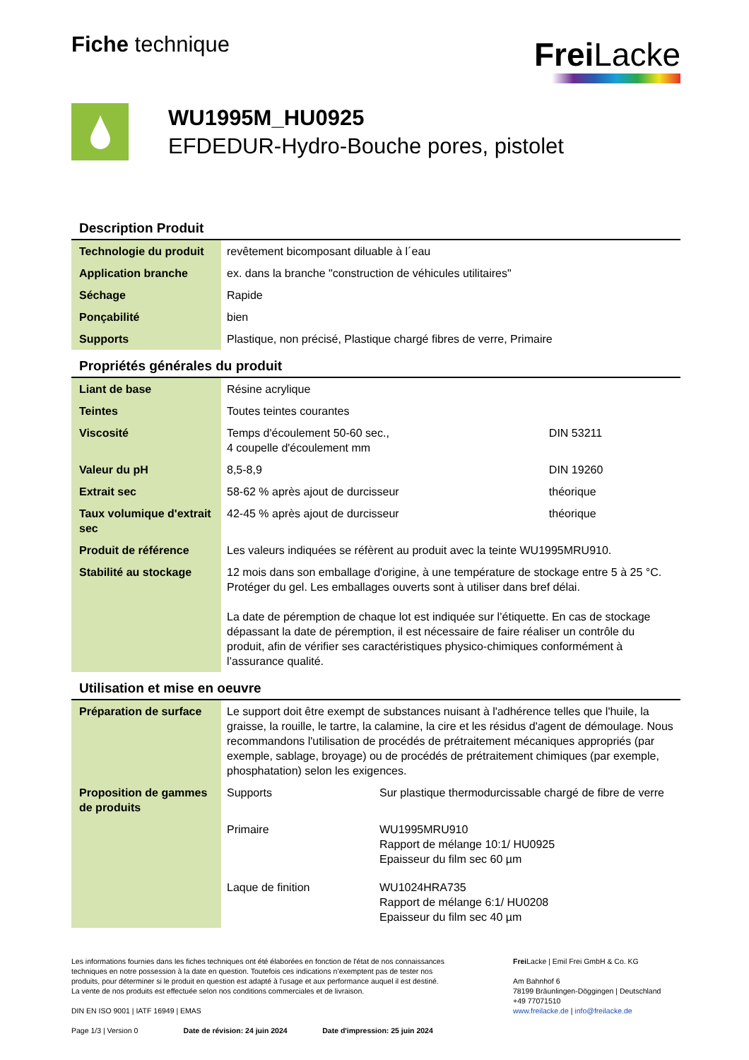Fiche technique
Frei Lacke
WU1995M_HU0925
EFDEDUR-Hydro-Bouche pores, pistolet
Description Produit
| Technologie du produit | revêtement bicomposant diluable à l´eau |
| Application branche | ex. dans la branche "construction de véhicules utilitaires" |
| Séchage | Rapide |
| Ponçabilité | bien |
| Supports | Plastique, non précisé, Plastique chargé fibres de verre, Primaire |
Propriétés générales du produit
| Liant de base | Résine acrylique | |
| Teintes | Toutes teintes courantes | |
| Viscosité | Temps d'écoulement 50-60 sec., 4 coupelle d'écoulement mm | DIN 53211 |
| Valeur du pH | 8,5-8,9 | DIN 19260 |
| Extrait sec | 58-62 % après ajout de durcisseur | théorique |
| Taux volumique d'extrait sec | 42-45 % après ajout de durcisseur | théorique |
| Produit de référence | Les valeurs indiquées se réfèrent au produit avec la teinte WU1995MRU910. | |
| Stabilité au stockage | 12 mois dans son emballage d'origine, à une température de stockage entre 5 à 25 °C. Protéger du gel. Les emballages ouverts sont à utiliser dans bref délai. La date de péremption de chaque lot est indiquée sur l’étiquette. En cas de stockage dépassant la date de péremption, il est nécessaire de faire réaliser un contrôle du produit, afin de vérifier ses caractéristiques physico-chimiques conformément à l’assurance qualité. | |
Utilisation et mise en oeuvre
| Préparation de surface | Le support doit être exempt de substances nuisant à l'adhérence telles que l'huile, la graisse, la rouille, le tartre, la calamine, la cire et les résidus d'agent de démoulage. Nous recommandons l'utilisation de procédés de prétraitement mécaniques appropriés (par exemple, sablage, broyage) ou de procédés de prétraitement chimiques (par exemple, phosphatation) selon les exigences. | |
| Proposition de gammes de produits | Supports | Sur plastique thermodurcissable chargé de fibre de verre |
| | Primaire | WU1995MRU910 Rapport de mélange 10:1/ HU0925 Epaisseur du film sec 60 µm |
| | Laque de finition | WU1024HRA735 Rapport de mélange 6:1/ HU0208 Epaisseur du film sec 40 µm |
Les informations fournies dans les fiches techniques ont été élaborées en fonction de l'état de nos connaissances techniques en notre possession à la date en question. Toutefois ces indications n’exemptent pas de tester nos produits, pour déterminer si le produit en question est adapté à l'usage et aux performance auquel il est destiné. La vente de nos produits est effectuée selon nos conditions commerciales et de livraison.
DIN EN ISO 9001 | IATF 16949 | EMAS
Page 1/3 | Version 0 Date de révision: 24 juin 2024 Date d'impression: 25 juin 2024
Frei Lacke | Emil Frei GmbH & Co. KG
Am Bahnhof 6
78199 Bräunlingen-Döggingen | Deutschland
+49 77071510
www.freilacke.de | info@freilacke.de